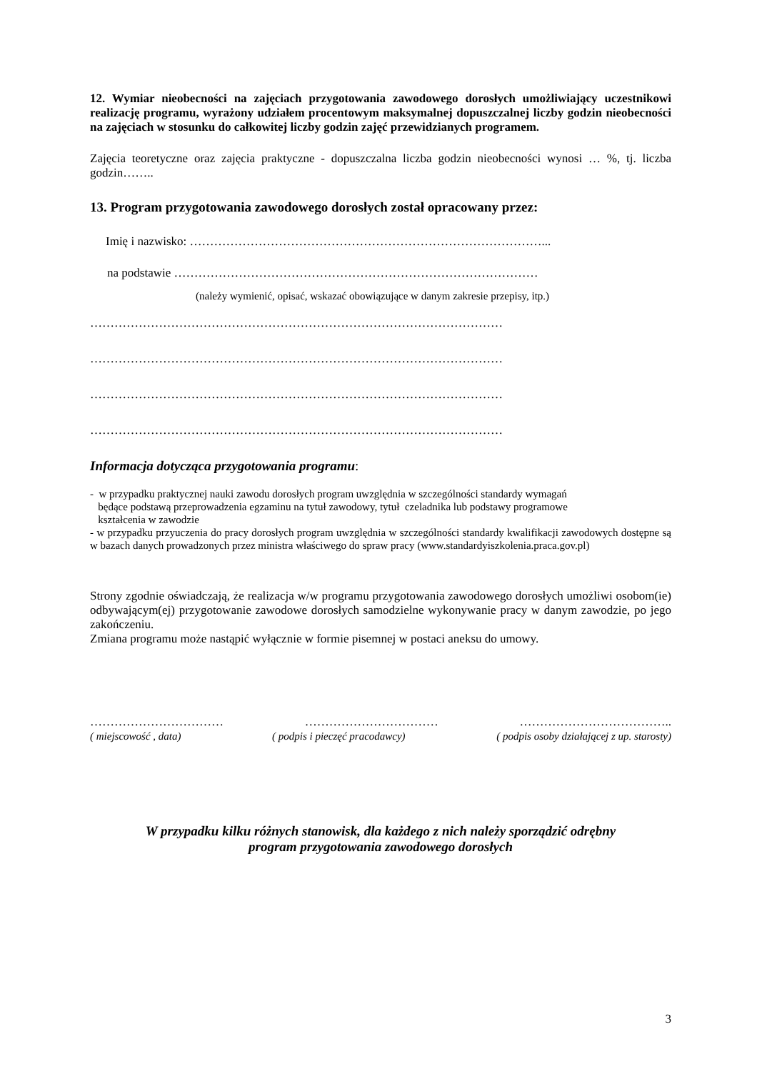12. Wymiar nieobecności na zajęciach przygotowania zawodowego dorosłych umożliwiający uczestnikowi realizację programu, wyrażony udziałem procentowym maksymalnej dopuszczalnej liczby godzin nieobecności na zajęciach w stosunku do całkowitej liczby godzin zajęć przewidzianych programem.
Zajęcia teoretyczne oraz zajęcia praktyczne - dopuszczalna liczba godzin nieobecności wynosi … %, tj. liczba godzin……..
13. Program przygotowania zawodowego dorosłych został opracowany przez:
Imię i nazwisko: ……………………………………………………………………………...
na podstawie ………………………………………………………………………………
(należy wymienić, opisać, wskazać obowiązujące w danym zakresie przepisy, itp.)
…………………………………………………………………………………………
…………………………………………………………………………………………
…………………………………………………………………………………………
…………………………………………………………………………………………
Informacja dotycząca przygotowania programu:
- w przypadku praktycznej nauki zawodu dorosłych program uwzględnia w szczególności standardy wymagań
będące podstawą przeprowadzenia egzaminu na tytuł zawodowy, tytuł czeladnika lub podstawy programowe
kształcenia w zawodzie
- w przypadku przyuczenia do pracy dorosłych program uwzględnia w szczególności standardy kwalifikacji zawodowych dostępne są w bazach danych prowadzonych przez ministra właściwego do spraw pracy (www.standardyiszkolenia.praca.gov.pl)
Strony zgodnie oświadczają, że realizacja w/w programu przygotowania zawodowego dorosłych umożliwi osobom(ie) odbywającym(ej) przygotowanie zawodowe dorosłych samodzielne wykonywanie pracy w danym zawodzie, po jego zakończeniu.
Zmiana programu może nastąpić wyłącznie w formie pisemnej w postaci aneksu do umowy.
…………………………… …………………………… ………………………………..
( miejscowość , data) ( podpis i pieczęć pracodawcy) ( podpis osoby działającej z up. starosty)
W przypadku kilku różnych stanowisk, dla każdego z nich należy sporządzić odrębny
program przygotowania zawodowego dorosłych
3